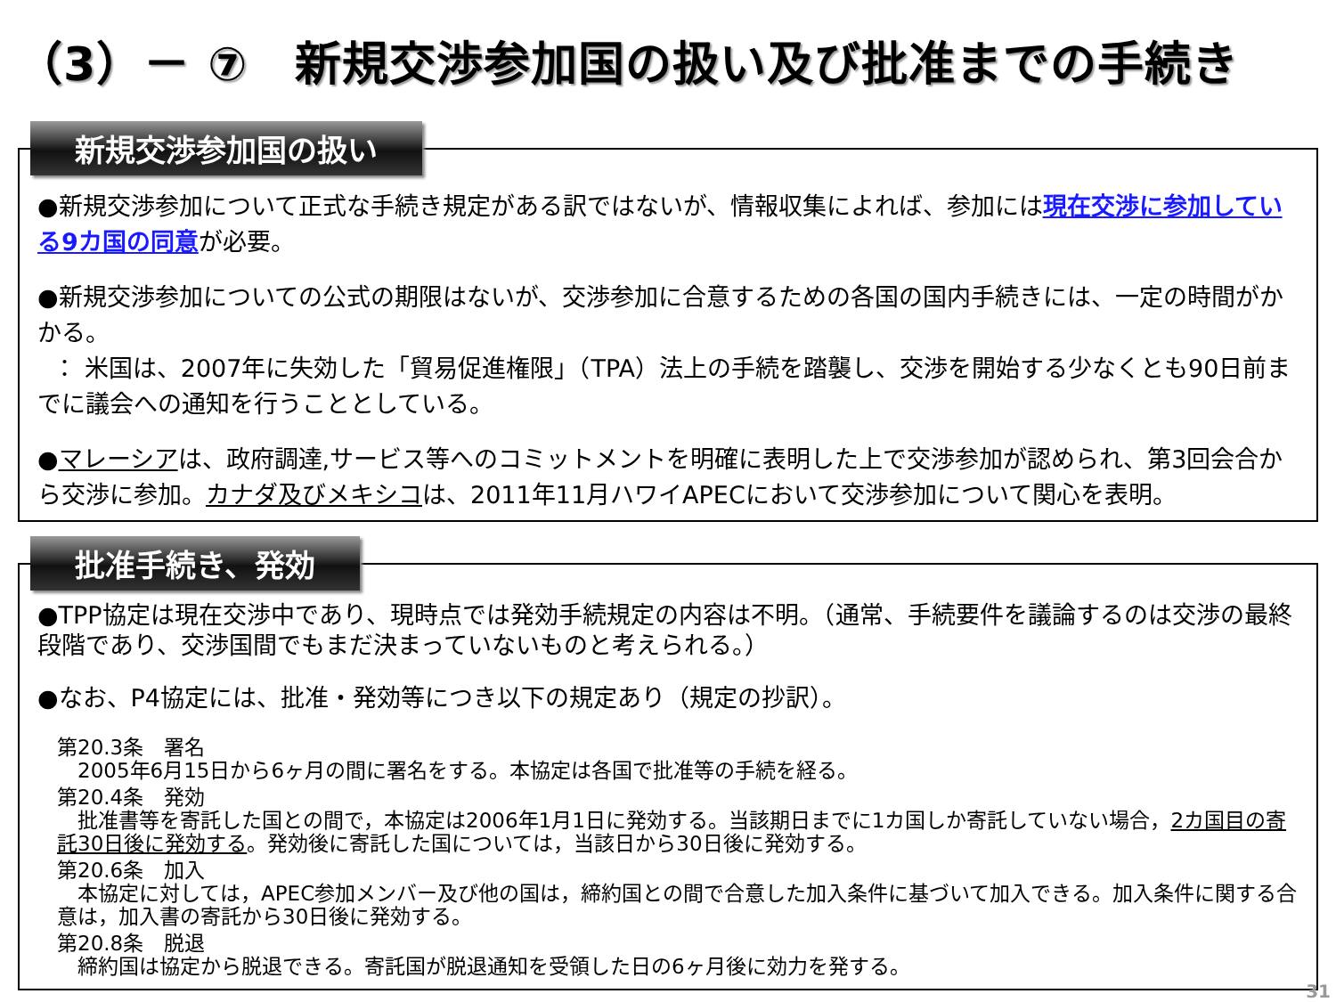（3）－ ⑦　新規交渉参加国の扱い及び批准までの手続き
新規交渉参加国の扱い
●新規交渉参加について正式な手続き規定がある訳ではないが、情報収集によれば、参加には現在交渉に参加している9カ国の同意が必要。
●新規交渉参加についての公式の期限はないが、交渉参加に合意するための各国の国内手続きには、一定の時間がかかる。
： 米国は、2007年に失効した「貿易促進権限」（TPA）法上の手続を踏襲し、交渉を開始する少なくとも90日前までに議会への通知を行うこととしている。
●マレーシアは、政府調達,サービス等へのコミットメントを明確に表明した上で交渉参加が認められ、第3回会合から交渉に参加。カナダ及びメキシコは、2011年11月ハワイAPECにおいて交渉参加について関心を表明。
批准手続き、発効
●TPP協定は現在交渉中であり、現時点では発効手続規定の内容は不明。（通常、手続要件を議論するのは交渉の最終段階であり、交渉国間でもまだ決まっていないものと考えられる。）
●なお、P4協定には、批准・発効等につき以下の規定あり（規定の抄訳）。
第20.3条　署名
　2005年6月15日から6ヶ月の間に署名をする。本協定は各国で批准等の手続を経る。
第20.4条　発効
　批准書等を寄託した国との間で，本協定は2006年1月1日に発効する。当該期日までに1カ国しか寄託していない場合，2カ国目の寄託30日後に発効する。発効後に寄託した国については，当該日から30日後に発効する。
第20.6条　加入
　本協定に対しては，APEC参加メンバー及び他の国は，締約国との間で合意した加入条件に基づいて加入できる。加入条件に関する合意は，加入書の寄託から30日後に発効する。
第20.8条　脱退
　締約国は協定から脱退できる。寄託国が脱退通知を受領した日の6ヶ月後に効力を発する。
31